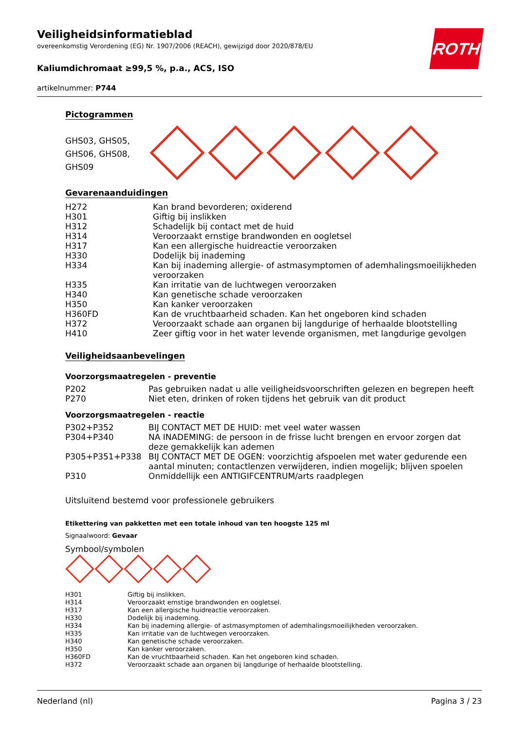ROTH
Veiligheidsinformatieblad
overeenkomstig Verordening (EG) Nr. 1907/2006 (REACH), gewijzigd door 2020/878/EU
Kaliumdichromaat ≥99,5 %, p.a., ACS, ISO
artikelnummer: P744
Pictogrammen
GHS03, GHS05,
GHS06, GHS08,
GHS09
Gevarenaanduidingen
| H272 | Kan brand bevorderen; oxiderend |
| H301 | Giftig bij inslikken |
| H312 | Schadelijk bij contact met de huid |
| H314 | Veroorzaakt ernstige brandwonden en oogletsel |
| H317 | Kan een allergische huidreactie veroorzaken |
| H330 | Dodelijk bij inademing |
| H334 | Kan bij inademing allergie- of astmasymptomen of ademhalingsmoeilijkheden veroorzaken |
| H335 | Kan irritatie van de luchtwegen veroorzaken |
| H340 | Kan genetische schade veroorzaken |
| H350 | Kan kanker veroorzaken |
| H360FD | Kan de vruchtbaarheid schaden. Kan het ongeboren kind schaden |
| H372 | Veroorzaakt schade aan organen bij langdurige of herhaalde blootstelling |
| H410 | Zeer giftig voor in het water levende organismen, met langdurige gevolgen |
Veiligheidsaanbevelingen
Voorzorgsmaatregelen - preventie
| P202 | Pas gebruiken nadat u alle veiligheidsvoorschriften gelezen en begrepen heeft |
| P270 | Niet eten, drinken of roken tijdens het gebruik van dit product |
Voorzorgsmaatregelen - reactie
| P302+P352 | BIJ CONTACT MET DE HUID: met veel water wassen |
| P304+P340 | NA INADEMING: de persoon in de frisse lucht brengen en ervoor zorgen dat deze gemakkelijk kan ademen |
| P305+P351+P338 | BIJ CONTACT MET DE OGEN: voorzichtig afspoelen met water gedurende een aantal minuten; contactlenzen verwijderen, indien mogelijk; blijven spoelen |
| P310 | Onmiddellijk een ANTIGIFCENTRUM/arts raadplegen |
Uitsluitend bestemd voor professionele gebruikers
Etikettering van pakketten met een totale inhoud van ten hoogste 125 ml
Signaalwoord: Gevaar
Symbool/symbolen
| H301 | Giftig bij inslikken. |
| H314 | Veroorzaakt ernstige brandwonden en oogletsel. |
| H317 | Kan een allergische huidreactie veroorzaken. |
| H330 | Dodelijk bij inademing. |
| H334 | Kan bij inademing allergie- of astmasymptomen of ademhalingsmoeilijkheden veroorzaken. |
| H335 | Kan irritatie van de luchtwegen veroorzaken. |
| H340 | Kan genetische schade veroorzaken. |
| H350 | Kan kanker veroorzaken. |
| H360FD | Kan de vruchtbaarheid schaden. Kan het ongeboren kind schaden. |
| H372 | Veroorzaakt schade aan organen bij langdurige of herhaalde blootstelling. |
Nederland (nl) Pagina 3 / 23